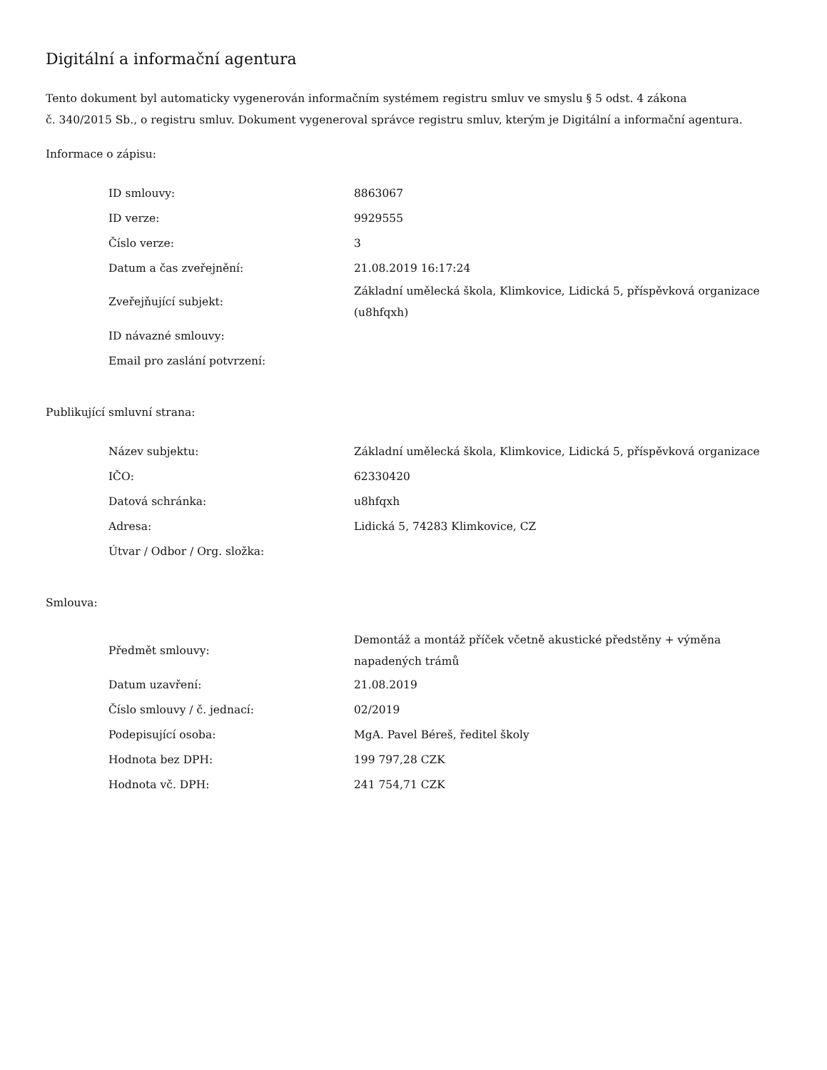Digitální a informační agentura
Tento dokument byl automaticky vygenerován informačním systémem registru smluv ve smyslu § 5 odst. 4 zákona
č. 340/2015 Sb., o registru smluv. Dokument vygeneroval správce registru smluv, kterým je Digitální a informační agentura.
Informace o zápisu:
| ID smlouvy: | 8863067 |
| ID verze: | 9929555 |
| Číslo verze: | 3 |
| Datum a čas zveřejnění: | 21.08.2019 16:17:24 |
| Zveřejňující subjekt: | Základní umělecká škola, Klimkovice, Lidická 5, příspěvková organizace (u8hfqxh) |
| ID návazné smlouvy: | |
| Email pro zaslání potvrzení: | |
Publikující smluvní strana:
| Název subjektu: | Základní umělecká škola, Klimkovice, Lidická 5, příspěvková organizace |
| IČO: | 62330420 |
| Datová schránka: | u8hfqxh |
| Adresa: | Lidická 5, 74283 Klimkovice, CZ |
| Útvar / Odbor / Org. složka: | |
Smlouva:
| Předmět smlouvy: | Demontáž a montáž příček včetně akustické předstěny + výměna napadených trámů |
| Datum uzavření: | 21.08.2019 |
| Číslo smlouvy / č. jednací: | 02/2019 |
| Podepisující osoba: | MgA. Pavel Béreš, ředitel školy |
| Hodnota bez DPH: | 199 797,28 CZK |
| Hodnota vč. DPH: | 241 754,71 CZK |